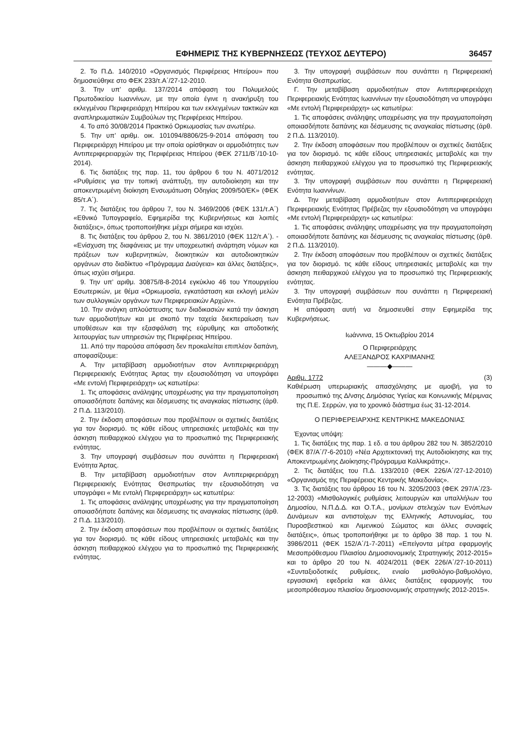ΕΦΗΜΕΡΙΣ ΤΗΣ ΚΥΒΕΡΝΗΣΕΩΣ (ΤΕΥΧΟΣ ΔΕΥΤΕΡΟ) 36457
2. Το Π.Δ. 140/2010 «Οργανισμός Περιφέρειας Ηπείρου» που δημοσιεύθηκε στο ΦΕΚ 233/τ.Α΄/27-12-2010.
3. Την υπ’ αριθμ. 137/2014 απόφαση του Πολυμελούς Πρωτοδικείου Ιωαννίνων, με την οποία έγινε η ανακήρυξη του εκλεγμένου Περιφερειάρχη Ηπείρου και των εκλεγμένων τακτικών και αναπληρωματικών Συμβούλων της Περιφέρειας Ηπείρου.
4. Το από 30/08/2014 Πρακτικό Ορκωμοσίας των ανωτέρω.
5. Την υπ’ αριθμ. οικ. 101094/8806/25-9-2014 απόφαση του Περιφερειάρχη Ηπείρου με την οποία ορίσθηκαν οι αρμοδιότητες των Αντιπεριφερειαρχών της Περιφέρειας Ηπείρου (ΦΕΚ 2711/Β΄/10-10-2014).
6. Τις διατάξεις της παρ. 11, του άρθρου 6 του Ν. 4071/2012 «Ρυθμίσεις για την τοπική ανάπτυξη, την αυτοδιοίκηση και την αποκεντρωμένη διοίκηση Ενσωμάτωση Οδηγίας 2009/50/ΕΚ» (ΦΕΚ 85/τ.Α΄).
7. Τις διατάξεις του άρθρου 7, του Ν. 3469/2006 (ΦΕΚ 131/τ.Α΄) «Εθνικό Τυπογραφείο, Εφημερίδα της Κυβερνήσεως και λοιπές διατάξεις», όπως τροποποιήθηκε μέχρι σήμερα και ισχύει.
8. Τις διατάξεις του άρθρου 2, του Ν. 3861/2010 (ΦΕΚ 112/τ.Α΄). - «Ενίσχυση της διαφάνειας με την υποχρεωτική ανάρτηση νόμων και πράξεων των κυβερνητικών, διοικητικών και αυτοδιοικητικών οργάνων στο διαδίκτυο «Πρόγραμμα Διαύγεια» και άλλες διατάξεις», όπως ισχύει σήμερα.
9. Την υπ’ αριθμ. 30875/8-8-2014 εγκύκλιο 46 του Υπουργείου Εσωτερικών, με θέμα «Ορκωμοσία, εγκατάσταση και εκλογή μελών των συλλογικών οργάνων των Περιφερειακών Αρχών».
10. Την ανάγκη απλούστευσης των διαδικασιών κατά την άσκηση των αρμοδιοτήτων και με σκοπό την ταχεία διεκπεραίωση των υποθέσεων και την εξασφάλιση της εύρυθμης και αποδοτικής λειτουργίας των υπηρεσιών της Περιφέρειας Ηπείρου.
11. Από την παρούσα απόφαση δεν προκαλείται επιπλέον δαπάνη, αποφασίζουμε:
Α. Την μεταβίβαση αρμοδιοτήτων στον Αντιπεριφερειάρχη Περιφερειακής Ενότητας Άρτας την εξουσιοδότηση να υπογράφει «Με εντολή Περιφερειάρχη» ως κατωτέρω:
1. Τις αποφάσεις ανάληψης υποχρέωσης για την πραγματοποίηση οποιασδήποτε δαπάνης και δέσμευσης τις αναγκαίας πίστωσης (άρθ. 2 Π.Δ. 113/2010).
2. Την έκδοση αποφάσεων που προβλέπουν οι σχετικές διατάξεις για τον διορισμό. τις κάθε είδους υπηρεσιακές μεταβολές και την άσκηση πειθαρχικού ελέγχου για το προσωπικό της Περιφερειακής ενότητας.
3. Την υπογραφή συμβάσεων που συνάπτει η Περιφερειακή Ενότητα Άρτας.
Β. Την μεταβίβαση αρμοδιοτήτων στον Αντιπεριφερειάρχη Περιφερειακής Ενότητας Θεσπρωτίας την εξουσιοδότηση να υπογράφει « Με εντολή Περιφερειάρχη» ως κατωτέρω:
1. Τις αποφάσεις ανάληψης υποχρέωσης για την πραγματοποίηση οποιασδήποτε δαπάνης και δέσμευσης τις αναγκαίας πίστωσης (άρθ. 2 Π.Δ. 113/2010).
2. Την έκδοση αποφάσεων που προβλέπουν οι σχετικές διατάξεις για τον διορισμό. τις κάθε είδους υπηρεσιακές μεταβολές και την άσκηση πειθαρχικού ελέγχου για το προσωπικό της Περιφερειακής ενότητας.
3. Την υπογραφή συμβάσεων που συνάπτει η Περιφερειακή Ενότητα Θεσπρωτίας.
Γ. Την μεταβίβαση αρμοδιοτήτων στον Αντιπεριφερειάρχη Περιφερειακής Ενότητας Ιωαννίνων την εξουσιοδότηση να υπογράφει «Με εντολή Περιφερειάρχη» ως κατωτέρω:
1. Τις αποφάσεις ανάληψης υποχρέωσης για την πραγματοποίηση οποιασδήποτε δαπάνης και δέσμευσης τις αναγκαίας πίστωσης (άρθ. 2 Π.Δ. 113/2010).
2. Την έκδοση αποφάσεων που προβλέπουν οι σχετικές διατάξεις για τον διορισμό. τις κάθε είδους υπηρεσιακές μεταβολές και την άσκηση πειθαρχικού ελέγχου για το προσωπικό της Περιφερειακής ενότητας.
3. Την υπογραφή συμβάσεων που συνάπτει η Περιφερειακή Ενότητα Ιωαννίνων.
Δ. Την μεταβίβαση αρμοδιοτήτων στον Αντιπεριφερειάρχη Περιφερειακής Ενότητας Πρέβεζας την εξουσιοδότηση να υπογράφει «Με εντολή Περιφερειάρχη» ως κατωτέρω:
1. Τις αποφάσεις ανάληψης υποχρέωσης για την πραγματοποίηση οποιασδήποτε δαπάνης και δέσμευσης τις αναγκαίας πίστωσης (άρθ. 2 Π.Δ. 113/2010).
2. Την έκδοση αποφάσεων που προβλέπουν οι σχετικές διατάξεις για τον διορισμό. τις κάθε είδους υπηρεσιακές μεταβολές και την άσκηση πειθαρχικού ελέγχου για το προσωπικό της Περιφερειακής ενότητας.
3. Την υπογραφή συμβάσεων που συνάπτει η Περιφερειακή Ενότητα Πρέβεζας.
Η απόφαση αυτή να δημοσιευθεί στην Εφημερίδα της Κυβερνήσεως.
Ιωάννινα, 15 Οκτωβρίου 2014
Ο Περιφερειάρχης
ΑΛΕΞΑΝΔΡΟΣ ΚΑΧΡΙΜΑΝΗΣ
———◆———
Αριθμ. 1772 (3)
Καθιέρωση υπερωριακής απασχόλησης με αμοιβή, για το προσωπικό της Δ/νσης Δημόσιας Υγείας και Κοινωνικής Μέριμνας της Π.Ε. Σερρών, για το χρονικό διάστημα έως 31-12-2014.
Ο ΠΕΡΙΦΕΡΕΙΑΡΧΗΣ ΚΕΝΤΡΙΚΗΣ ΜΑΚΕΔΟΝΙΑΣ
Έχοντας υπόψη:
1. Τις διατάξεις της παρ. 1 εδ. α του άρθρου 282 του Ν. 3852/2010 (ΦΕΚ 87/Α΄/7-6-2010) «Νέα Αρχιτεκτονική της Αυτοδιοίκησης και της Αποκεντρωμένης Διοίκησης-Πρόγραμμα Καλλικράτης».
2. Τις διατάξεις του Π.Δ. 133/2010 (ΦΕΚ 226/Α΄/27-12-2010) «Οργανισμός της Περιφέρειας Κεντρικής Μακεδονίας».
3. Τις διατάξεις του άρθρου 16 του Ν. 3205/2003 (ΦΕΚ 297/Α΄/23-12-2003) «Μισθολογικές ρυθμίσεις λειτουργών και υπαλλήλων του Δημοσίου, Ν.Π.Δ.Δ. και Ο.Τ.Α., μονίμων στελεχών των Ενόπλων Δυνάμεων και αντιστοίχων της Ελληνικής Αστυνομίας, του Πυροσβεστικού και Λιμενικού Σώματος και άλλες συναφείς διατάξεις», όπως τροποποιήθηκε με το άρθρο 38 παρ. 1 του Ν. 3986/2011 (ΦΕΚ 152/Α΄/1-7-2011) «Επείγοντα μέτρα εφαρμογής Μεσοπρόθεσμου Πλαισίου Δημοσιονομικής Στρατηγικής 2012-2015» και το άρθρο 20 του Ν. 4024/2011 (ΦΕΚ 226/Α΄/27-10-2011) «Συνταξιοδοτικές ρυθμίσεις, ενιαίο μισθολόγιο-βαθμολόγιο, εργασιακή εφεδρεία και άλλες διατάξεις εφαρμογής του μεσοπρόθεσμου πλαισίου δημοσιονομικής στρατηγικής 2012-2015».